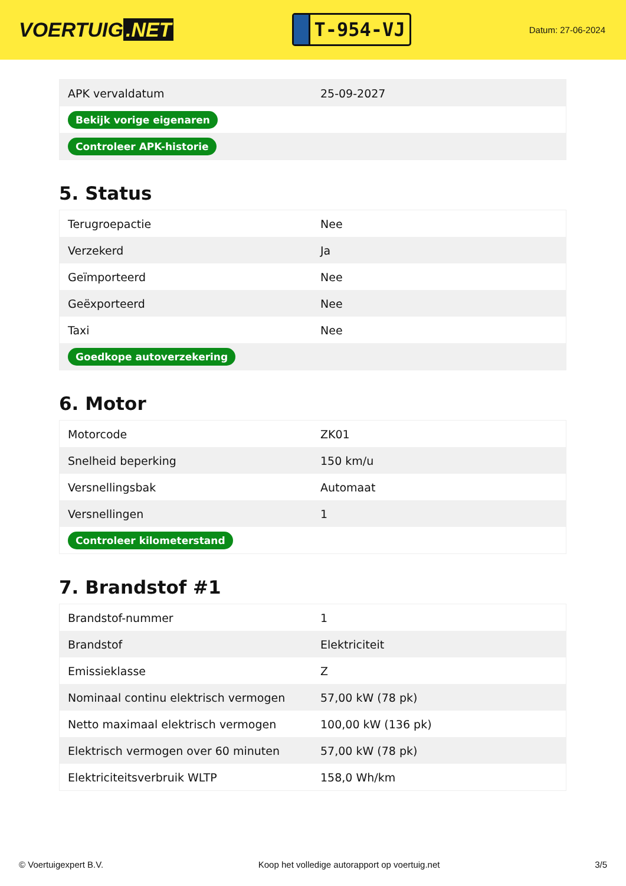VOERTUIG.NET
T-954-VJ
Datum: 27-06-2024
| APK vervaldatum | 25-09-2027 |
| Bekijk vorige eigenaren | |
| Controleer APK-historie | |
5. Status
| Terugroepactie | Nee |
| Verzekerd | Ja |
| Geïmporteerd | Nee |
| Geëxporteerd | Nee |
| Taxi | Nee |
| Goedkope autoverzekering | |
6. Motor
| Motorcode | ZK01 |
| Snelheid beperking | 150 km/u |
| Versnellingsbak | Automaat |
| Versnellingen | 1 |
| Controleer kilometerstand | |
7. Brandstof #1
| Brandstof-nummer | 1 |
| Brandstof | Elektriciteit |
| Emissieklasse | Z |
| Nominaal continu elektrisch vermogen | 57,00 kW (78 pk) |
| Netto maximaal elektrisch vermogen | 100,00 kW (136 pk) |
| Elektrisch vermogen over 60 minuten | 57,00 kW (78 pk) |
| Elektriciteitsverbruik WLTP | 158,0 Wh/km |
© Voertuigexpert B.V. Koop het volledige autorapport op voertuig.net 3/5